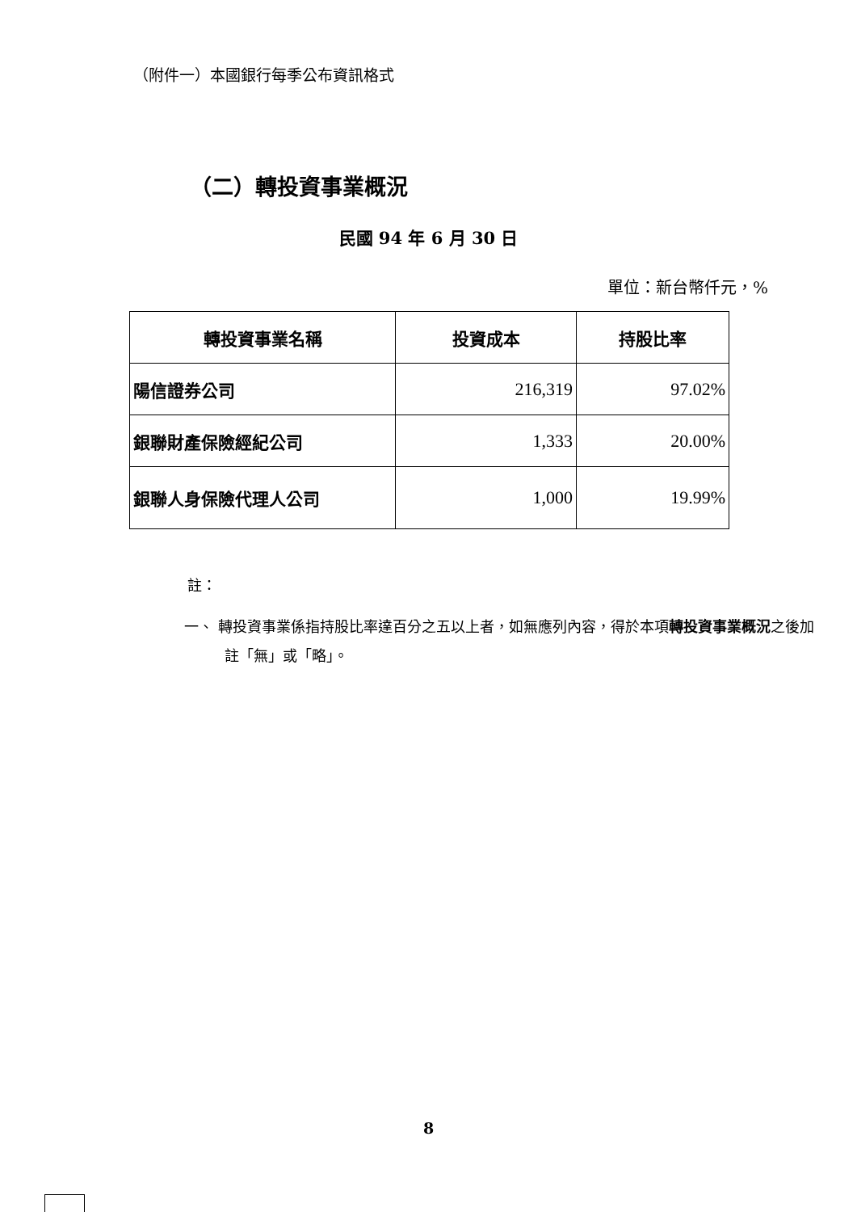（附件一）本國銀行每季公布資訊格式
（二）轉投資事業概況
民國 94 年 6 月 30 日
單位：新台幣仟元，%
| 轉投資事業名稱 | 投資成本 | 持股比率 |
| --- | --- | --- |
| 陽信證券公司 | 216,319 | 97.02% |
| 銀聯財產保險經紀公司 | 1,333 | 20.00% |
| 銀聯人身保險代理人公司 | 1,000 | 19.99% |
註：
一、 轉投資事業係指持股比率達百分之五以上者，如無應列內容，得於本項轉投資事業概況之後加註「無」或「略」。
8